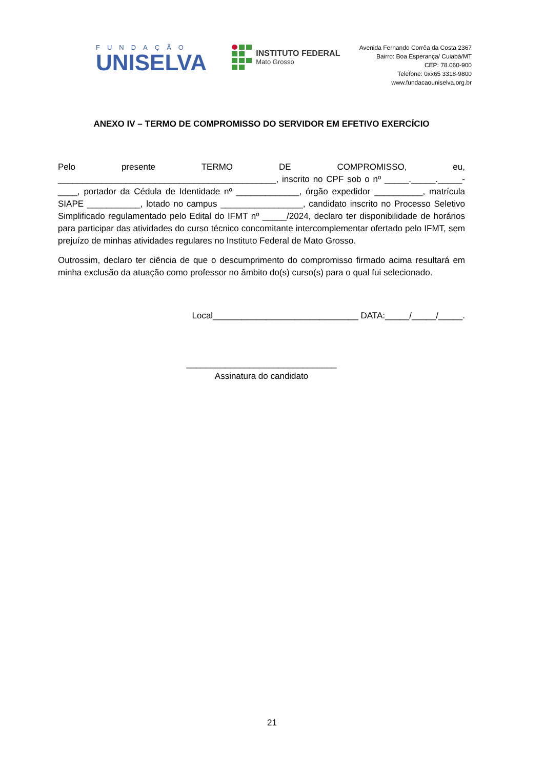FUNDAÇÃO
UNISELVA
INSTITUTO FEDERAL
Mato Grosso
Avenida Fernando Corrêa da Costa 2367
Bairro: Boa Esperança/ Cuiabá/MT
CEP: 78.060-900
Telefone: 0xx65 3318-9800
www.fundacaouniselva.org.br
ANEXO IV – TERMO DE COMPROMISSO DO SERVIDOR EM EFETIVO EXERCÍCIO
Pelo presente TERMO DE COMPROMISSO, eu, _____________________________________________, inscrito no CPF sob o nº _____._____._____-____, portador da Cédula de Identidade nº _____________, órgão expedidor __________, matrícula SIAPE ___________, lotado no campus _________________, candidato inscrito no Processo Seletivo Simplificado regulamentado pelo Edital do IFMT nº _____/2024, declaro ter disponibilidade de horários para participar das atividades do curso técnico concomitante intercomplementar ofertado pelo IFMT, sem prejuízo de minhas atividades regulares no Instituto Federal de Mato Grosso.
Outrossim, declaro ter ciência de que o descumprimento do compromisso firmado acima resultará em minha exclusão da atuação como professor no âmbito do(s) curso(s) para o qual fui selecionado.
Local______________________________ DATA:_____/_____/_____.
_______________________________
Assinatura do candidato
21